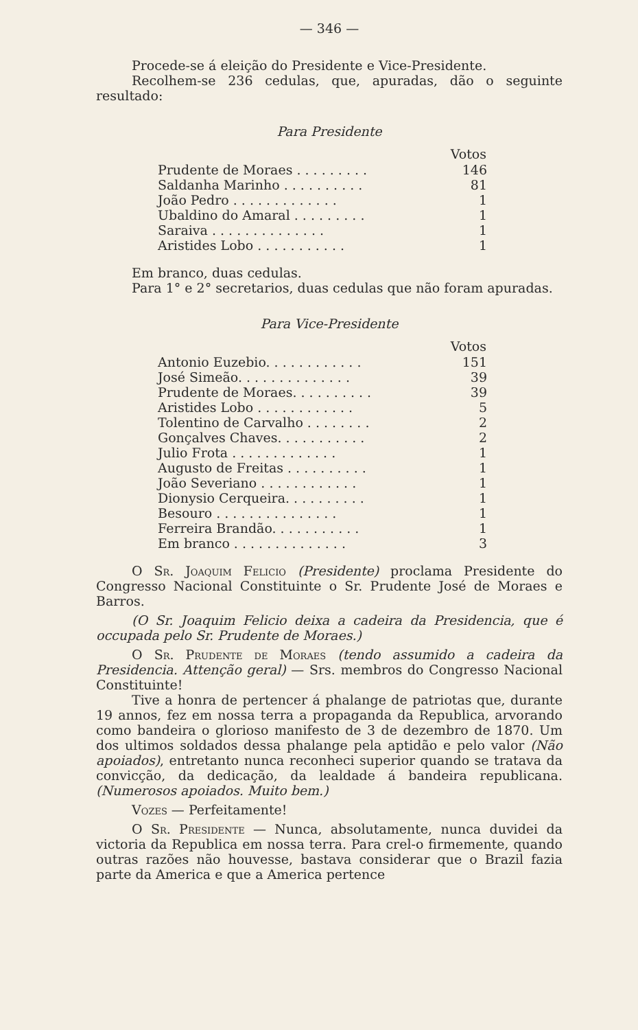— 346 —
Procede-se á eleição do Presidente e Vice-Presidente.
Recolhem-se 236 cedulas, que, apuradas, dão o seguinte resultado:
Para Presidente
| | Votos |
| Prudente de Moraes . . . . . . . . . | 146 |
| Saldanha Marinho . . . . . . . . . . | 81 |
| João Pedro . . . . . . . . . . . . . | 1 |
| Ubaldino do Amaral . . . . . . . . . | 1 |
| Saraiva . . . . . . . . . . . . . . | 1 |
| Aristides Lobo . . . . . . . . . . . | 1 |
Em branco, duas cedulas.
Para 1° e 2° secretarios, duas cedulas que não foram apuradas.
Para Vice-Presidente
| | Votos |
| Antonio Euzebio. . . . . . . . . . . . | 151 |
| José Simeão. . . . . . . . . . . . . . | 39 |
| Prudente de Moraes. . . . . . . . . . | 39 |
| Aristides Lobo . . . . . . . . . . . . | 5 |
| Tolentino de Carvalho . . . . . . . . | 2 |
| Gonçalves Chaves. . . . . . . . . . . | 2 |
| Julio Frota . . . . . . . . . . . . . | 1 |
| Augusto de Freitas . . . . . . . . . . | 1 |
| João Severiano . . . . . . . . . . . . | 1 |
| Dionysio Cerqueira. . . . . . . . . . | 1 |
| Besouro . . . . . . . . . . . . . . . | 1 |
| Ferreira Brandão. . . . . . . . . . . | 1 |
| Em branco . . . . . . . . . . . . . . | 3 |
O Sr. Joaquim Felicio (Presidente) proclama Presidente do Congresso Nacional Constituinte o Sr. Prudente José de Moraes e Barros.
(O Sr. Joaquim Felicio deixa a cadeira da Presidencia, que é occupada pelo Sr. Prudente de Moraes.)
O Sr. Prudente de Moraes (tendo assumido a cadeira da Presidencia. Attenção geral) — Srs. membros do Congresso Nacional Constituinte!
Tive a honra de pertencer á phalange de patriotas que, durante 19 annos, fez em nossa terra a propaganda da Republica, arvorando como bandeira o glorioso manifesto de 3 de dezembro de 1870. Um dos ultimos soldados dessa phalange pela aptidão e pelo valor (Não apoiados), entretanto nunca reconheci superior quando se tratava da convicção, da dedicação, da lealdade á bandeira republicana. (Numerosos apoiados. Muito bem.)
Vozes — Perfeitamente!
O Sr. Presidente — Nunca, absolutamente, nunca duvidei da victoria da Republica em nossa terra. Para crel-o firmemente, quando outras razões não houvesse, bastava considerar que o Brazil fazia parte da America e que a America pertence